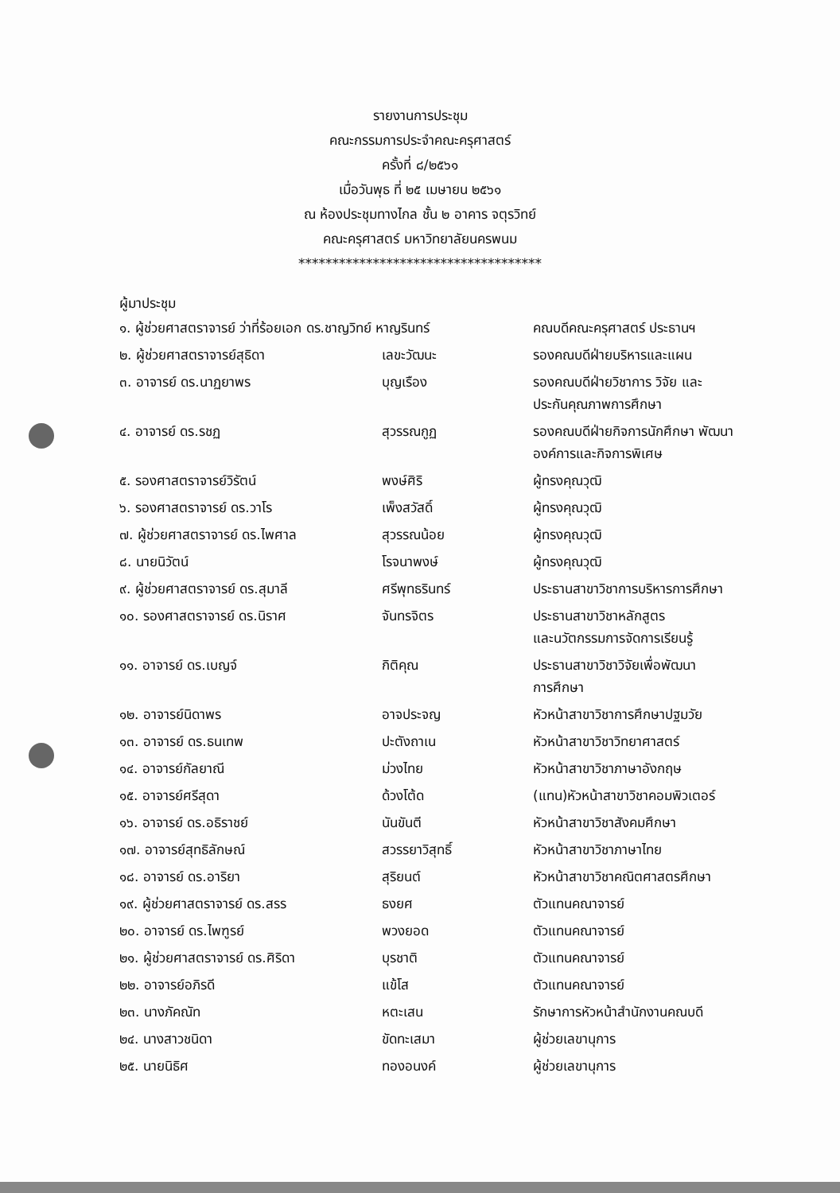รายงานการประชุม
คณะกรรมการประจำคณะครุศาสตร์
ครั้งที่ ๘/๒๕๖๑
เมื่อวันพุธ ที่ ๒๕ เมษายน ๒๕๖๑
ณ ห้องประชุมทางไกล ชั้น ๒ อาคาร จตุรวิทย์
คณะครุศาสตร์ มหาวิทยาลัยนครพนม
************************************
ผู้มาประชุม
| ๑. ผู้ช่วยศาสตราจารย์ ว่าที่ร้อยเอก ดร.ชาญวิทย์ หาญรินทร์ | | คณบดีคณะครุศาสตร์ ประธานฯ |
| ๒. ผู้ช่วยศาสตราจารย์สุธิดา | เลขะวัฒนะ | รองคณบดีฝ่ายบริหารและแผน |
| ๓. อาจารย์ ดร.นาฏยาพร | บุญเรือง | รองคณบดีฝ่ายวิชาการ วิจัย และ ประกันคุณภาพการศึกษา |
| ๔. อาจารย์ ดร.รชฏ | สุวรรณกูฏ | รองคณบดีฝ่ายกิจการนักศึกษา พัฒนา องค์การและกิจการพิเศษ |
| ๕. รองศาสตราจารย์วิรัตน์ | พงษ์ศิริ | ผู้ทรงคุณวุฒิ |
| ๖. รองศาสตราจารย์ ดร.วาโร | เพ็งสวัสดิ์ | ผู้ทรงคุณวุฒิ |
| ๗. ผู้ช่วยศาสตราจารย์ ดร.ไพศาล | สุวรรณน้อย | ผู้ทรงคุณวุฒิ |
| ๘. นายนิวัตน์ | โรจนาพงษ์ | ผู้ทรงคุณวุฒิ |
| ๙. ผู้ช่วยศาสตราจารย์ ดร.สุมาลี | ศรีพุทธรินทร์ | ประธานสาขาวิชาการบริหารการศึกษา |
| ๑๐. รองศาสตราจารย์ ดร.นิราศ | จันทรจิตร | ประธานสาขาวิชาหลักสูตร และนวัตกรรมการจัดการเรียนรู้ |
| ๑๑. อาจารย์ ดร.เบญจ์ | กิติคุณ | ประธานสาขาวิชาวิจัยเพื่อพัฒนา การศึกษา |
| ๑๒. อาจารย์นิดาพร | อาจประจญ | หัวหน้าสาขาวิชาการศึกษาปฐมวัย |
| ๑๓. อาจารย์ ดร.ธนเทพ | ปะตังถาเน | หัวหน้าสาขาวิชาวิทยาศาสตร์ |
| ๑๔. อาจารย์กัลยาณี | ม่วงไทย | หัวหน้าสาขาวิชาภาษาอังกฤษ |
| ๑๕. อาจารย์ศรีสุดา | ด้วงโต้ด | (แทน)หัวหน้าสาขาวิชาคอมพิวเตอร์ |
| ๑๖. อาจารย์ ดร.อธิราชย์ | นันขันตี | หัวหน้าสาขาวิชาสังคมศึกษา |
| ๑๗. อาจารย์สุทธิลักษณ์ | สวรรยาวิสุทธิ์ | หัวหน้าสาขาวิชาภาษาไทย |
| ๑๘. อาจารย์ ดร.อาริยา | สุริยนต์ | หัวหน้าสาขาวิชาคณิตศาสตรศึกษา |
| ๑๙. ผู้ช่วยศาสตราจารย์ ดร.สรร | ธงยศ | ตัวแทนคณาจารย์ |
| ๒๐. อาจารย์ ดร.ไพฑูรย์ | พวงยอด | ตัวแทนคณาจารย์ |
| ๒๑. ผู้ช่วยศาสตราจารย์ ดร.ศิริดา | บุรชาติ | ตัวแทนคณาจารย์ |
| ๒๒. อาจารย์อภิรดี | แข้โส | ตัวแทนคณาจารย์ |
| ๒๓. นางภัคณัท | หตะเสน | รักษาการหัวหน้าสำนักงานคณบดี |
| ๒๔. นางสาวชนิดา | ขัดทะเสมา | ผู้ช่วยเลขานุการ |
| ๒๕. นายนิธิศ | ทองอนงค์ | ผู้ช่วยเลขานุการ |